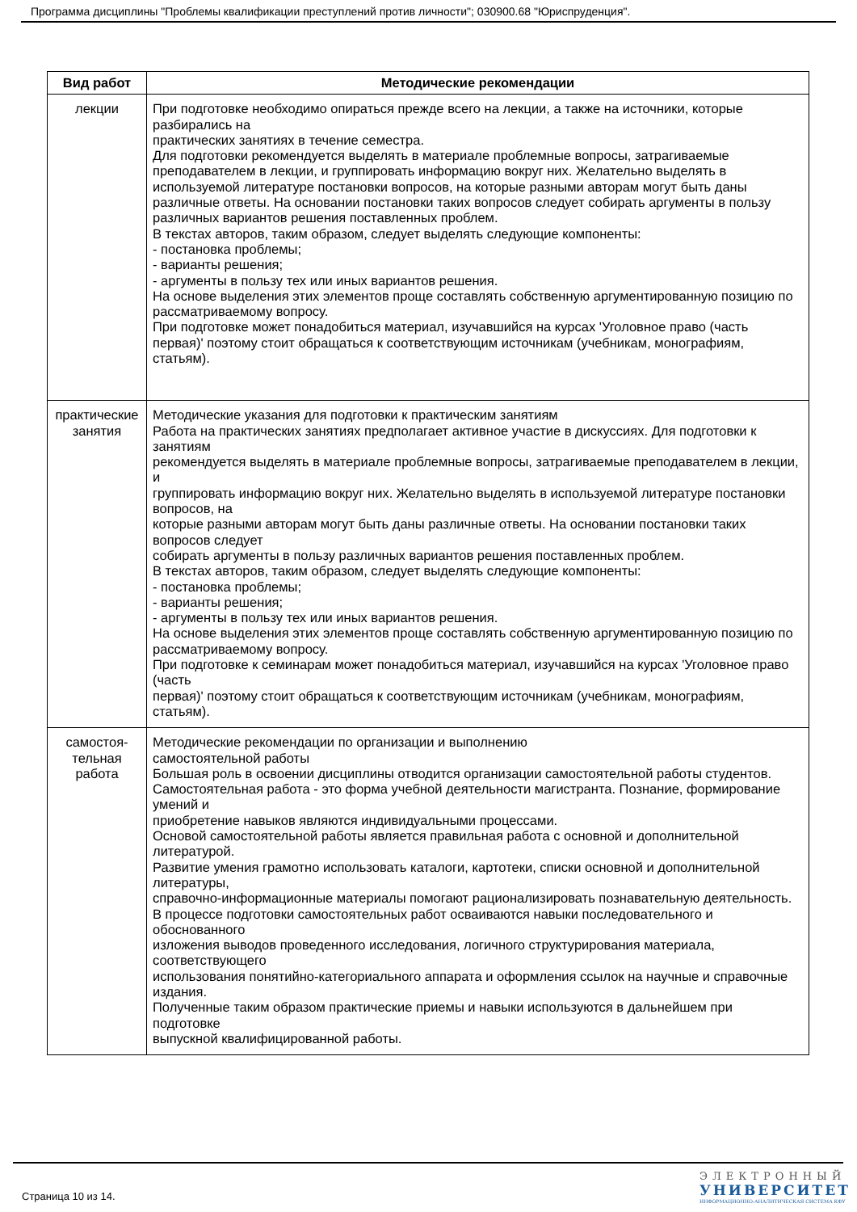Программа дисциплины "Проблемы квалификации преступлений против личности"; 030900.68 "Юриспруденция".
| Вид работ | Методические рекомендации |
| --- | --- |
| лекции | При подготовке необходимо опираться прежде всего на лекции, а также на источники, которые разбирались на практических занятиях в течение семестра. Для подготовки рекомендуется выделять в материале проблемные вопросы, затрагиваемые преподавателем в лекции, и группировать информацию вокруг них. Желательно выделять в используемой литературе постановки вопросов, на которые разными авторам могут быть даны различные ответы. На основании постановки таких вопросов следует собирать аргументы в пользу различных вариантов решения поставленных проблем. В текстах авторов, таким образом, следует выделять следующие компоненты: - постановка проблемы; - варианты решения; - аргументы в пользу тех или иных вариантов решения. На основе выделения этих элементов проще составлять собственную аргументированную позицию по рассматриваемому вопросу. При подготовке может понадобиться материал, изучавшийся на курсах 'Уголовное право (часть первая)' поэтому стоит обращаться к соответствующим источникам (учебникам, монографиям, статьям). |
| практические занятия | Методические указания для подготовки к практическим занятиям Работа на практических занятиях предполагает активное участие в дискуссиях. Для подготовки к занятиям рекомендуется выделять в материале проблемные вопросы, затрагиваемые преподавателем в лекции, и группировать информацию вокруг них. Желательно выделять в используемой литературе постановки вопросов, на которые разными авторам могут быть даны различные ответы. На основании постановки таких вопросов следует собирать аргументы в пользу различных вариантов решения поставленных проблем. В текстах авторов, таким образом, следует выделять следующие компоненты: - постановка проблемы; - варианты решения; - аргументы в пользу тех или иных вариантов решения. На основе выделения этих элементов проще составлять собственную аргументированную позицию по рассматриваемому вопросу. При подготовке к семинарам может понадобиться материал, изучавшийся на курсах 'Уголовное право (часть первая)' поэтому стоит обращаться к соответствующим источникам (учебникам, монографиям, статьям). |
| самостоя- тельная работа | Методические рекомендации по организации и выполнению самостоятельной работы Большая роль в освоении дисциплины отводится организации самостоятельной работы студентов. Самостоятельная работа - это форма учебной деятельности магистранта. Познание, формирование умений и приобретение навыков являются индивидуальными процессами. Основой самостоятельной работы является правильная работа с основной и дополнительной литературой. Развитие умения грамотно использовать каталоги, картотеки, списки основной и дополнительной литературы, справочно-информационные материалы помогают рационализировать познавательную деятельность. В процессе подготовки самостоятельных работ осваиваются навыки последовательного и обоснованного изложения выводов проведенного исследования, логичного структурирования материала, соответствующего использования понятийно-категориального аппарата и оформления ссылок на научные и справочные издания. Полученные таким образом практические приемы и навыки используются в дальнейшем при подготовке выпускной квалифицированной работы. |
Страница 10 из 14.
ЭЛЕКТРОННЫЙ
УНИВЕРСИТЕТ
ИНФОРМАЦИОННО-АНАЛИТИЧЕСКАЯ СИСТЕМА КФУ